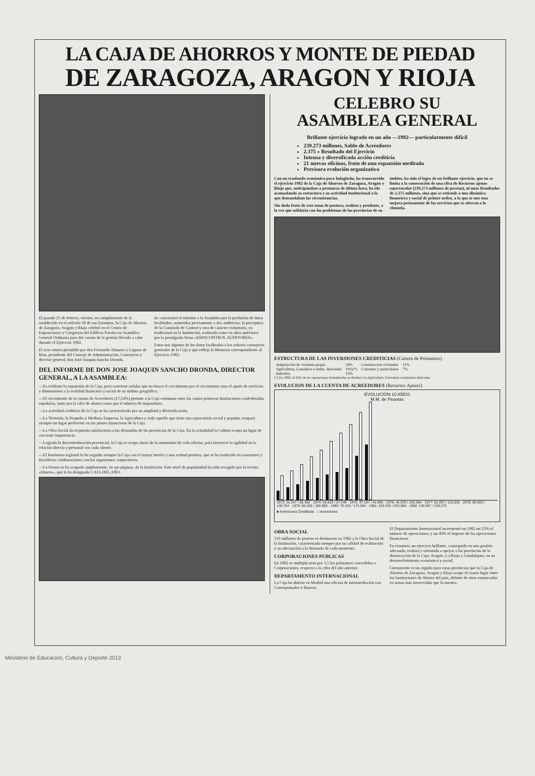LA CAJA DE AHORROS Y MONTE DE PIEDAD
DE ZARAGOZA, ARAGON Y RIOJA
El pasado 25 de febrero, viernes, en cumplimiento de lo establecido en el artículo 18 de sus Estatutos, la Caja de Ahorros de Zaragoza, Aragón y Rioja celebró en el Centro de Exposiciones y Congresos del Edificio Paraíso su Asamblea General Ordinaria para dar cuenta de la gestión llevada a cabo durante el Ejercicio 1982.
El acto estuvo presidido por don Fernando Almarza y Laguna de Rins, presidente del Consejo de Administración, Consejeros y director general, don José Joaquín Sancho Dronda.
Se caracterizó el informe a la Asamblea por la profusión de datos facilitados, sometidos previamente a dos auditorías: la preceptiva de la Comisión de Control y otra de carácter voluntario, ya tradicional en la Institución, realizada como en años anteriores por la prestigiada firma «ESPACONTROL AUDITORES».
Estos son algunos de los datos facilitados a los señores consejeros generales de la Caja y que refleja la Memoria correspondiente al Ejercicio 1982:
DEL INFORME DE DON JOSE JOAQUIN SANCHO DRONDA, DIRECTOR GENERAL, A LA ASAMBLEA:
—Es evidente la expansión de la Caja, pero conviene señalar que no busca el crecimiento por el crecimiento sino el ajuste de servicios y dimensiones a la realidad financiera y social de su ámbito geográfico.
—El crecimiento de la cuenta de Acreedores (17,54%) permite a la Caja continuar entre las cuatro primeras Instituciones confederadas españolas, tanto por la cifra de ahorro como por el número de impositores.
—La actividad crediticia de la Caja se ha caracterizado por su amplitud y diversificación.
—La Vivienda, la Pequeña y Mediana Empresa, la Agricultura y todo aquello que tiene una repercusión social y popular, ocupará siempre un lugar preferente en los planes financieros de la Caja.
—La Obra Social da respuesta satisfactoria a las demandas de las provincias de la Caja. En la actualidad la Cultura ocupa un lugar de creciente importancia.
—Lograda la descentralización provincial, la Caja se ocupa ahora de la autonomía de cada oficina, para favorecer la agilidad en la relación directa y personal con cada cliente.
—El fenómeno regional lo ha seguido siempre la Caja con el mayor interés y una actitud positiva, que se ha traducido en constantes y fructíferas colaboraciones con los organismos corporativos.
—La Prensa se ha ocupado ampliamente, en sus páginas, de la Institución. Este nivel de popularidad ha sido recogido por la revista «Dinero», que la ha designado CAJA DEL AÑO.
CELEBRO SU
ASAMBLEA GENERAL
Brillante ejercicio logrado en un año —1982— particularmente difícil
239.273 millones, Saldo de Acreedores
2.375 » Resultado del Ejercicio
Intensa y diversificada acción crediticia
21 nuevas oficinas, fruto de una expansión meditada
Previsora evolución organizativa
Con un trasfondo económico poco halagüeño, ha transcurrido el ejercicio 1982 de la Caja de Ahorros de Zaragoza, Aragón y Rioja que, anticipándose a premuras de última hora, ha ido acomodando su estructura y su actividad institucional a lo que demandaban las circunstancias.
Sin duda fruto de esta toma de postura, realista y prudente, a la vez que solidaria con los problemas de las provincias de su ámbito, ha sido el logro de un brillante ejercicio, que no se limita a la consecución de una cifra de Recursos ajenos espectacular (239.273 millones de pesetas), ni unos Resultados de 2.375 millones, sino que se extiende a una dinámica financiera y social de primer orden, a la que se une una mejora permanente de los servicios que se ofrecen a la clientela.
ESTRUCTURA DE LAS INVERSIONES CREDITICIAS (Cartera de Préstamos)
| Adquisición de vivienda propia | 24% | Construcción viviendas | 11% |
| Agricultura, Ganadería e indus. derivadas | 19%(*) | Consumo y particulares | 7% |
| Industria | 15% | | |
(*) En 1982, el 26% de las operaciones formalizadas se destinó a la Agricultura, Ganadería e industrias derivadas.
EVOLUCION DE LA CUENTA DE ACREEDORES (Recursos Ajenos)
EVOLUCION 10 AÑOS
M.M. de Pesetas
1973: 22.247 / 55.350 · 1974: 29.819 / 67.249 · 1975: 37.197 / 81.905 · 1976: 45.078 / 100.304 · 1977: 52.297 / 115.816 · 1978: 60.503 / 135.764 · 1979: 66.105 / 155.990 · 1980: 75.125 / 175.064 · 1981: 103.333 / 203.566 · 1982: 130.597 / 239.273
■ Inversiones Crediticias □ Acreedores
OBRA SOCIAL
519 millones de pesetas se destinaron en 1982 a la Obra Social de la Institución, caracterizada siempre por su calidad de realización y su adecuación a la demanda de cada momento.
CORPORACIONES PUBLICAS
En 1982 se multiplicaron por 3,5 los préstamos concedidos a Corporaciones, respecto a la cifra del año anterior.
DEPARTAMENTO INTERNACIONAL
La Caja ha abierto en Madrid una oficina de intermediación con Corresponsales y Bancos.
El Departamento Internacional incrementó en 1982 un 25% el número de operaciones, y un 46% el importe de las operaciones financieras.
En resumen, un ejercicio brillante, conseguido en una gestión adecuada, realista y orientada a apoyar a las provincias de la demarcación de la Caja: Aragón, La Rioja y Guadalajara, en su desenvolvimiento económico y social.
Ciertamente es un orgullo para estas provincias que la Caja de Ahorros de Zaragoza, Aragón y Rioja ocupe el cuarto lugar entre las Instituciones de Ahorro del país, delante de otras enmarcadas en zonas más favorecidas que la nuestra.
Ministerio de Educación, Cultura y Deporte 2012